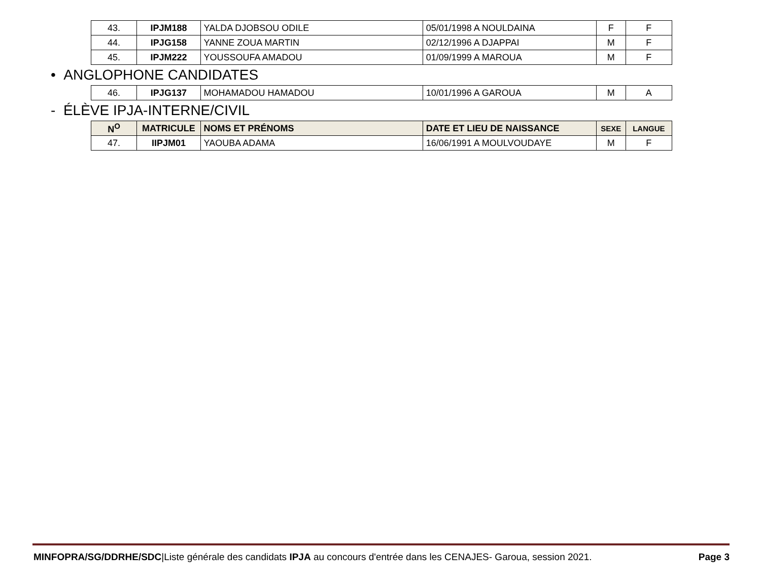| 43. | IPJM188 | YALDA DJOBSOU ODILE | 05/01/1998 A NOULDAINA | F | F |
| 44. | IPJG158 | YANNE ZOUA MARTIN | 02/12/1996 A DJAPPAI | M | F |
| 45. | IPJM222 | YOUSSOUFA AMADOU | 01/09/1999 A MAROUA | M | F |
• ANGLOPHONE CANDIDATES
| 46. | IPJG137 | MOHAMADOU HAMADOU | 10/01/1996 A GAROUA | M | A |
- ÉLÈVE IPJA-INTERNE/CIVIL
| N<sup>O</sup> | MATRICULE | NOMS ET PRÉNOMS | DATE ET LIEU DE NAISSANCE | SEXE | LANGUE |
| --- | --- | --- | --- | --- | --- |
| 47. | IIPJM01 | YAOUBA ADAMA | 16/06/1991 A MOULVOUDAYE | M | F |
MINFOPRA/SG/DDRHE/SDC|Liste générale des candidats IPJA au concours d'entrée dans les CENAJES- Garoua, session 2021. Page 3